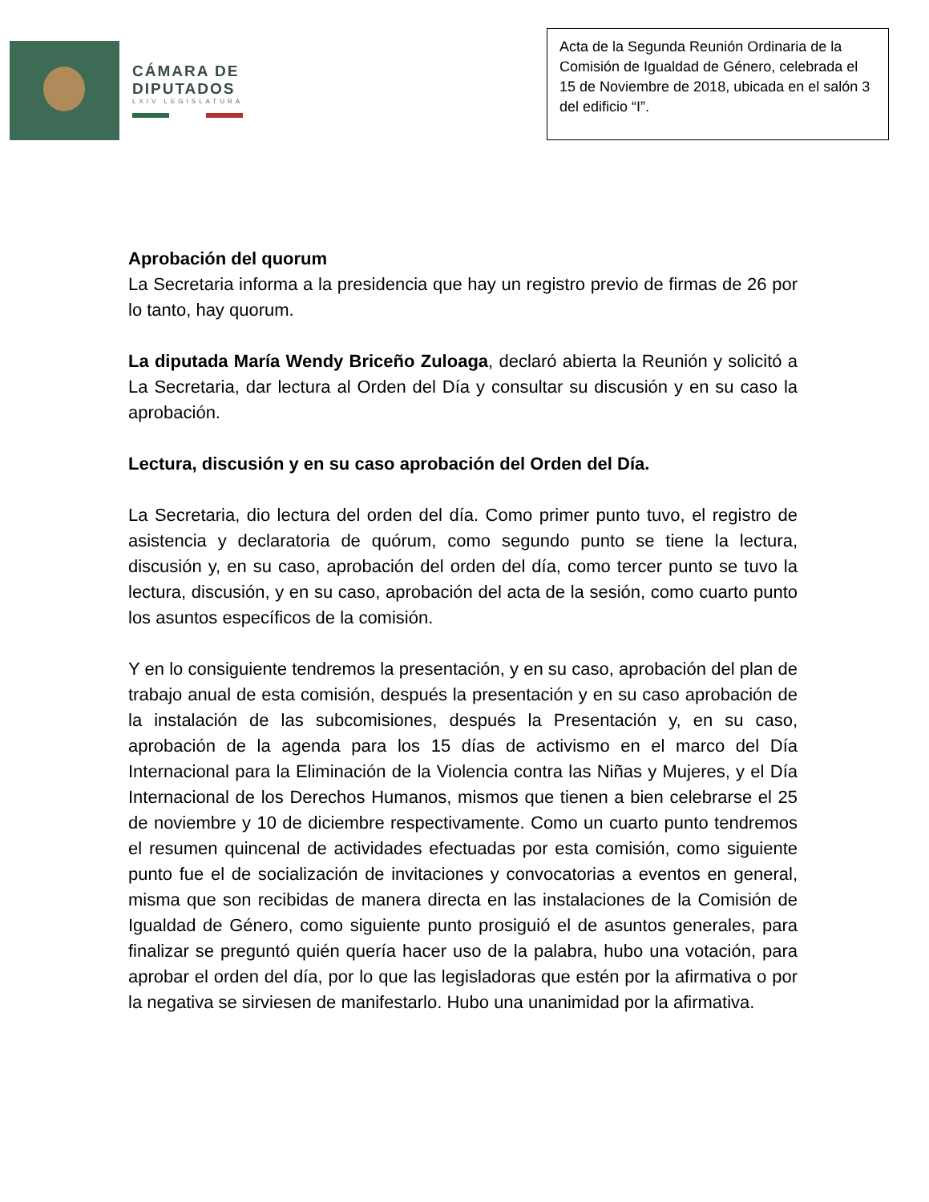CÁMARA DE
DIPUTADOS
LXIV LEGISLATURA
Acta de la Segunda Reunión Ordinaria de la Comisión de Igualdad de Género, celebrada el 15 de Noviembre de 2018, ubicada en el salón 3 del edificio “I”.
Aprobación del quorum
La Secretaria informa a la presidencia que hay un registro previo de firmas de 26 por lo tanto, hay quorum.
La diputada María Wendy Briceño Zuloaga, declaró abierta la Reunión y solicitó a La Secretaria, dar lectura al Orden del Día y consultar su discusión y en su caso la aprobación.
Lectura, discusión y en su caso aprobación del Orden del Día.
La Secretaria, dio lectura del orden del día. Como primer punto tuvo, el registro de asistencia y declaratoria de quórum, como segundo punto se tiene la lectura, discusión y, en su caso, aprobación del orden del día, como tercer punto se tuvo la lectura, discusión, y en su caso, aprobación del acta de la sesión, como cuarto punto los asuntos específicos de la comisión.
Y en lo consiguiente tendremos la presentación, y en su caso, aprobación del plan de trabajo anual de esta comisión, después la presentación y en su caso aprobación de la instalación de las subcomisiones, después la Presentación y, en su caso, aprobación de la agenda para los 15 días de activismo en el marco del Día Internacional para la Eliminación de la Violencia contra las Niñas y Mujeres, y el Día Internacional de los Derechos Humanos, mismos que tienen a bien celebrarse el 25 de noviembre y 10 de diciembre respectivamente. Como un cuarto punto tendremos el resumen quincenal de actividades efectuadas por esta comisión, como siguiente punto fue el de socialización de invitaciones y convocatorias a eventos en general, misma que son recibidas de manera directa en las instalaciones de la Comisión de Igualdad de Género, como siguiente punto prosiguió el de asuntos generales, para finalizar se preguntó quién quería hacer uso de la palabra, hubo una votación, para aprobar el orden del día, por lo que las legisladoras que estén por la afirmativa o por la negativa se sirviesen de manifestarlo. Hubo una unanimidad por la afirmativa.